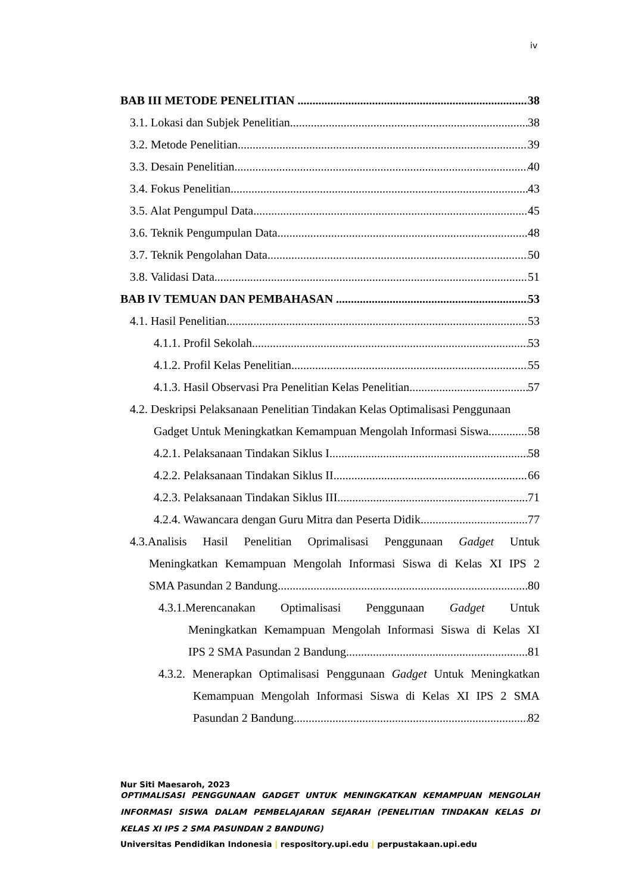iv
BAB III METODE PENELITIAN 38
3.1. Lokasi dan Subjek Penelitian 38
3.2. Metode Penelitian 39
3.3. Desain Penelitian 40
3.4. Fokus Penelitian 43
3.5. Alat Pengumpul Data 45
3.6. Teknik Pengumpulan Data 48
3.7. Teknik Pengolahan Data 50
3.8. Validasi Data 51
BAB IV TEMUAN DAN PEMBAHASAN 53
4.1. Hasil Penelitian 53
4.1.1. Profil Sekolah 53
4.1.2. Profil Kelas Penelitian 55
4.1.3. Hasil Observasi Pra Penelitian Kelas Penelitian 57
4.2. Deskripsi Pelaksanaan Penelitian Tindakan Kelas Optimalisasi Penggunaan
Gadget Untuk Meningkatkan Kemampuan Mengolah Informasi Siswa 58
4.2.1. Pelaksanaan Tindakan Siklus I 58
4.2.2. Pelaksanaan Tindakan Siklus II 66
4.2.3. Pelaksanaan Tindakan Siklus III 71
4.2.4. Wawancara dengan Guru Mitra dan Peserta Didik 77
4.3.Analisis Hasil Penelitian Oprimalisasi Penggunaan Gadget Untuk
Meningkatkan Kemampuan Mengolah Informasi Siswa di Kelas XI IPS 2
SMA Pasundan 2 Bandung 80
4.3.1.Merencanakan Optimalisasi Penggunaan Gadget Untuk
Meningkatkan Kemampuan Mengolah Informasi Siswa di Kelas XI
IPS 2 SMA Pasundan 2 Bandung 81
4.3.2. Menerapkan Optimalisasi Penggunaan Gadget Untuk Meningkatkan
Kemampuan Mengolah Informasi Siswa di Kelas XI IPS 2 SMA
Pasundan 2 Bandung 82
Nur Siti Maesaroh, 2023
OPTIMALISASI PENGGUNAAN GADGET UNTUK MENINGKATKAN KEMAMPUAN MENGOLAH INFORMASI SISWA DALAM PEMBELAJARAN SEJARAH (PENELITIAN TINDAKAN KELAS DI KELAS XI IPS 2 SMA PASUNDAN 2 BANDUNG)
Universitas Pendidikan Indonesia | respository.upi.edu | perpustakaan.upi.edu